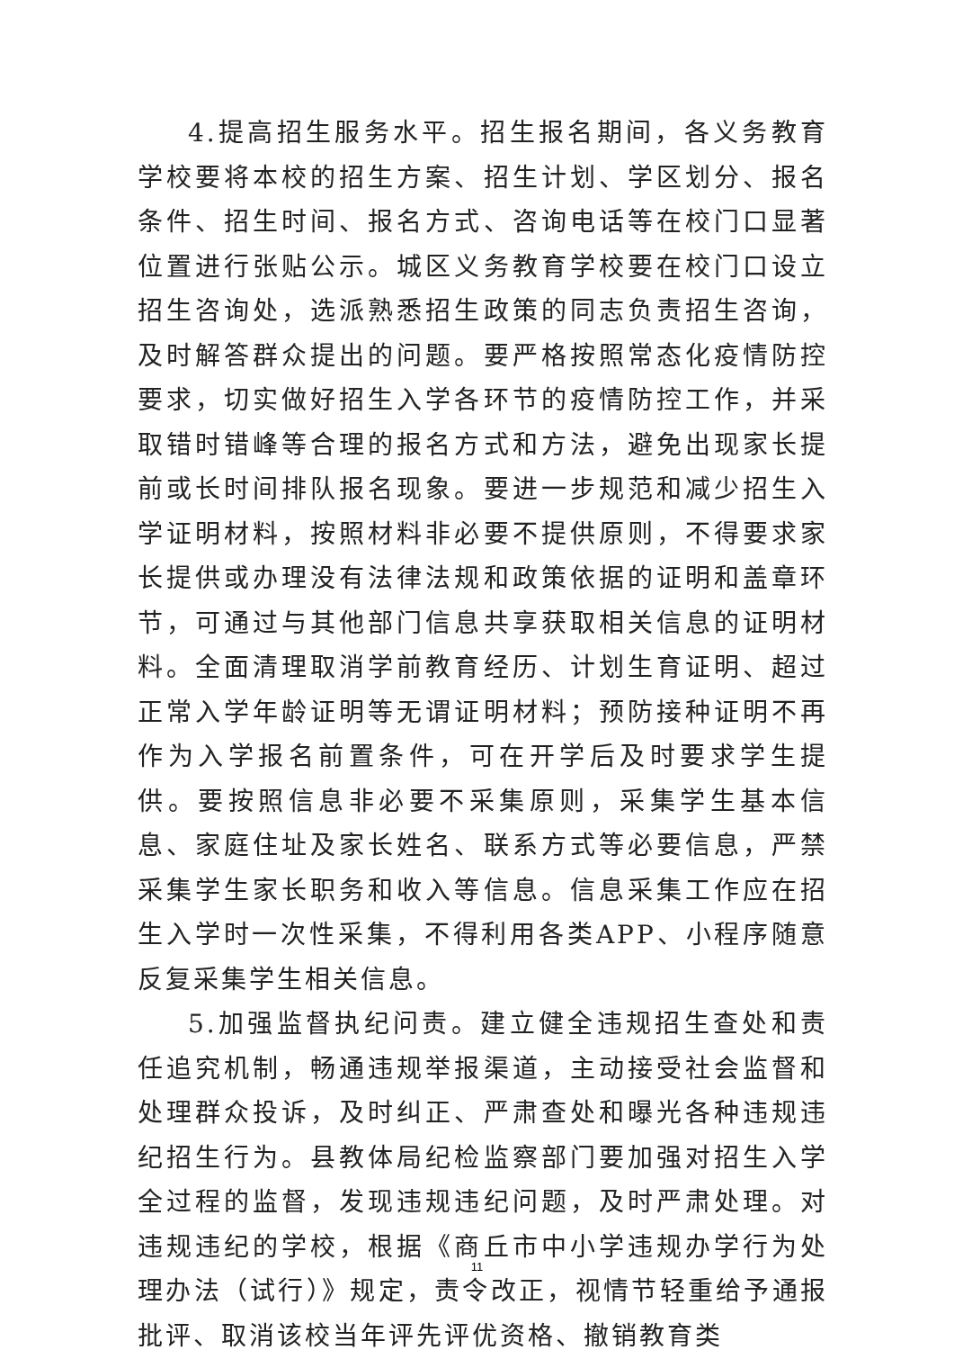4.提高招生服务水平。招生报名期间，各义务教育学校要将本校的招生方案、招生计划、学区划分、报名条件、招生时间、报名方式、咨询电话等在校门口显著位置进行张贴公示。城区义务教育学校要在校门口设立招生咨询处，选派熟悉招生政策的同志负责招生咨询，及时解答群众提出的问题。要严格按照常态化疫情防控要求，切实做好招生入学各环节的疫情防控工作，并采取错时错峰等合理的报名方式和方法，避免出现家长提前或长时间排队报名现象。要进一步规范和减少招生入学证明材料，按照材料非必要不提供原则，不得要求家长提供或办理没有法律法规和政策依据的证明和盖章环节，可通过与其他部门信息共享获取相关信息的证明材料。全面清理取消学前教育经历、计划生育证明、超过正常入学年龄证明等无谓证明材料；预防接种证明不再作为入学报名前置条件，可在开学后及时要求学生提供。要按照信息非必要不采集原则，采集学生基本信息、家庭住址及家长姓名、联系方式等必要信息，严禁采集学生家长职务和收入等信息。信息采集工作应在招生入学时一次性采集，不得利用各类APP、小程序随意反复采集学生相关信息。
5.加强监督执纪问责。建立健全违规招生查处和责任追究机制，畅通违规举报渠道，主动接受社会监督和处理群众投诉，及时纠正、严肃查处和曝光各种违规违纪招生行为。县教体局纪检监察部门要加强对招生入学全过程的监督，发现违规违纪问题，及时严肃处理。对违规违纪的学校，根据《商丘市中小学违规办学行为处理办法（试行）》规定，责令改正，视情节轻重给予通报批评、取消该校当年评先评优资格、撤销教育类
11